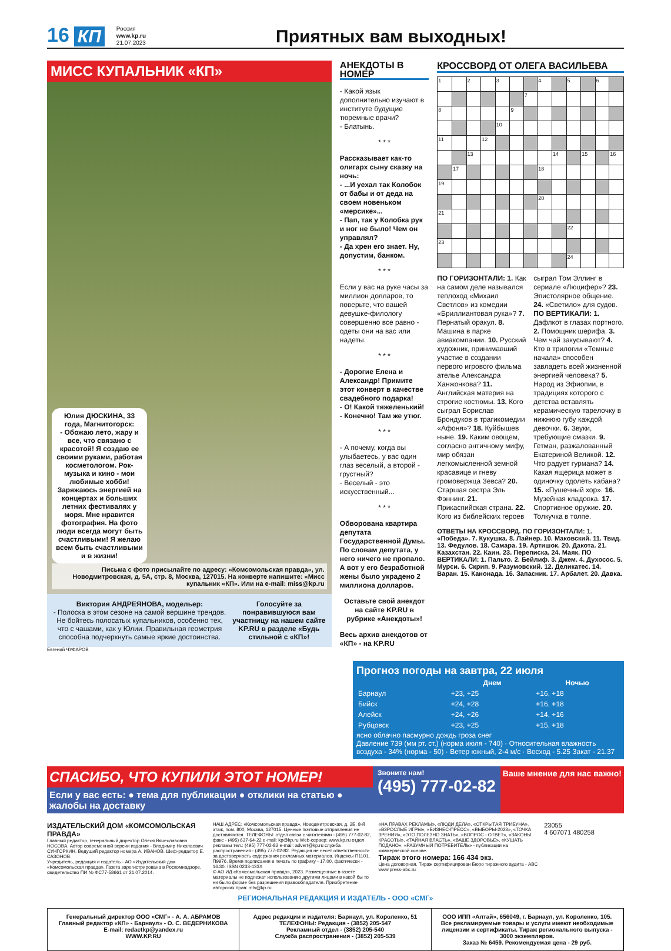16 КП Россия
www.kp.ru
21.07.2023 Приятных вам выходных!
МИСС КУПАЛЬНИК «КП»
Юлия ДЮСКИНА, 33 года, Магнитогорск:
- Обожаю лето, жару и все, что связано с красотой! Я создаю ее своими руками, работая косметологом. Рок-музыка и кино - мои любимые хобби! Заряжаюсь энергией на концертах и больших летних фестивалях у моря. Мне нравится фотография. На фото люди всегда могут быть счастливыми! Я желаю всем быть счастливыми и в жизни!
Письма с фото присылайте по адресу: «Комсомольская правда», ул. Новодмитровская, д. 5А, стр. 8, Москва, 127015. На конверте напишите: «Мисс купальник «КП». Или на e-mail: miss@kp.ru
Виктория АНДРЕЯНОВА, модельер:
- Полоска в этом сезоне на самой вершине трендов. Не бойтесь полосатых купальников, особенно тех, что с чашами, как у Юлии. Правильная геометрия способна подчеркнуть самые яркие достоинства.
Голосуйте за понравившуюся вам участницу на нашем сайте KP.RU в разделе «Будь стильной с «КП»!
Евгений ЧУФАРОВ
АНЕКДОТЫ В НОМЕР
- Какой язык дополнительно изучают в институте будущие тюремные врачи?
- Блатынь.
* * *
Рассказывает как-то олигарх сыну сказку на ночь:
- ...И уехал так Колобок от бабы и от деда на своем новеньком «мерсике»...
- Пап, так у Колобка рук и ног не было! Чем он управлял?
- Да хрен его знает. Ну, допустим, банком.
* * *
Если у вас на руке часы за миллион долларов, то поверьте, что вашей девушке-филологу совершенно все равно - одеты они на вас или надеты.
* * *
- Дорогие Елена и Александр! Примите этот конверт в качестве свадебного подарка!
- О! Какой тяжеленький!
- Конечно! Там же утюг.
* * *
- А почему, когда вы улыбаетесь, у вас один глаз веселый, а второй - грустный?
- Веселый - это искусственный...
* * *
Обворована квартира депутата Государственной Думы. По словам депутата, у него ничего не пропало. А вот у его безработной жены было украдено 2 миллиона долларов.
Оставьте свой анекдот на сайте KP.RU в рубрике «Анекдоты»!
Весь архив анекдотов от «КП» - на KP.RU
КРОССВОРД ОТ ОЛЕГА ВАСИЛЬЕВА
| 1 | | 2 | | 3 | | | 4 | | 5 | | 6 | |
| | | | | | | 7 | | | | | | |
| 8 | | | | | 9 | | | | | | | |
| | | | | 10 | | | | | | | | |
| 11 | | | 12 | | | | | | | | | |
| | | 13 | | | | | | 14 | | 15 | | 16 |
| | 17 | | | | | | 18 | | | | | |
| 19 | | | | | | | | | | | | |
| | | | | | | | 20 | | | | | |
| 21 | | | | | | | | | | | | |
| | | | | | | | | | 22 | | | |
| 23 | | | | | | | | | | | | |
| | | | | | | | | | 24 | | | |
ПО ГОРИЗОНТАЛИ: 1. Как на самом деле назывался теплоход «Михаил Светлов» из комедии «Бриллиантовая рука»? 7. Пернатый оракул. 8. Машина в парке авиакомпании. 10. Русский художник, принимавший участие в создании первого игрового фильма ателье Александра Ханжонкова? 11. Английская материя на строгие костюмы. 13. Кого сыграл Борислав Брондуков в трагикомедии «Афоня»? 18. Куйбышев ныне. 19. Каким овощем, согласно античному мифу, мир обязан легкомысленной земной красавице и гневу громовержца Зевса? 20. Старшая сестра Эль Фэннинг. 21. Прикаспийская страна. 22. Кого из библейских героев сыграл Том Эллинг в сериале «Люцифер»? 23. Эпистолярное общение. 24. «Светило» для судов. ПО ВЕРТИКАЛИ: 1. Дафлкот в глазах портного. 2. Помощник шерифа. 3. Чем чай закусывают? 4. Кто в трилогии «Темные начала» способен завладеть всей жизненной энергией человека? 5. Народ из Эфиопии, в традициях которого с детства вставлять керамическую тарелочку в нижнюю губу каждой девочки. 6. Звуки, требующие смазки. 9. Гетман, разжалованный Екатериной Великой. 12. Что радует гурмана? 14. Какая ящерица может в одиночку одолеть кабана? 15. «Пушечный хор». 16. Музейная кладовка. 17. Спортивное оружие. 20. Толкучка в толпе.
ОТВЕТЫ НА КРОССВОРД. ПО ГОРИЗОНТАЛИ: 1. «Победа». 7. Кукушка. 8. Лайнер. 10. Маковский. 11. Твид. 13. Федулов. 18. Самара. 19. Артишок. 20. Дакота. 21. Казахстан. 22. Каин. 23. Переписка. 24. Маяк. ПО ВЕРТИКАЛИ: 1. Пальто. 2. Бейлиф. 3. Джем. 4. Духосос. 5. Мурси. 6. Скрип. 9. Разумовский. 12. Деликатес. 14. Варан. 15. Канонада. 16. Запасник. 17. Арбалет. 20. Давка.
Прогноз погоды на завтра, 22 июля
| | Днем | Ночью |
| --- | --- | --- |
| Барнаул | +23, +25 | +16, +18 |
| Бийск | +24, +28 | +16, +18 |
| Алейск | +24, +26 | +14, +16 |
| Рубцовск | +23, +25 | +15, +18 |
ясно облачно пасмурно дождь гроза снег
Давление 739 (мм рт. ст.) (норма июля - 740) · Относительная влажность воздуха - 34% (норма - 50) · Ветер южный, 2-4 м/с · Восход - 5.25 Закат - 21.37
СПАСИБО, ЧТО КУПИЛИ ЭТОТ НОМЕР!
Если у вас есть: ● тема для публикации ● отклики на статью ● жалобы на доставку
Звоните нам!
(495) 777-02-82
Ваше мнение для нас важно!
ИЗДАТЕЛЬСКИЙ ДОМ «КОМСОМОЛЬСКАЯ ПРАВДА»
Главный редактор, генеральный директор Олеся Вячеславовна НОСОВА. Автор современной версии издания - Владимир Николаевич СУНГОРКИН. Ведущий редактор номера А. ИВАНОВ. Шеф-редактор Е. САЗОНОВ.
Учредитель, редакция и издатель - АО «Издательский дом «Комсомольская правда». Газета зарегистрирована в Роскомнадзоре, свидетельство ПИ № ФС77-58661 от 21.07.2014.
НАШ АДРЕС: «Комсомольская правда», Новодмитровская, д. 2Б, 8-й этаж, пом. 800, Москва, 127015. Ценные почтовые отправления не доставляются. ТЕЛЕФОНЫ: отдел связи с читателями - (495) 777-02-82, факс - (495) 637-64-22 e-mail: kp@kp.ru Web-сервер: www.kp.ru отдел рекламы тел.: (495) 777-02-82 e-mail: advert@kp.ru служба распространения - (495) 777-02-82. Редакция не несет ответственности за достоверность содержания рекламных материалов. Индексы П1101, П9976. Время подписания в печать по графику - 17.00, фактически - 16.30. ISSN 0233-433X
© АО ИД «Комсомольская правда», 2023. Размещенные в газете материалы не подлежат использованию другими лицами в какой бы то ни было форме без разрешения правообладателя. Приобретение авторских прав: mtv@kp.ru
«НА ПРАВАХ РЕКЛАМЫ», «ЛЮДИ ДЕЛА», «ОТКРЫТАЯ ТРИБУНА», «ВЗРОСЛЫЕ ИГРЫ», «БИЗНЕС-ПРЕСС», «ВЫБОРЫ-2023», «ТОЧКА ЗРЕНИЯ», «ЭТО ПОЛЕЗНО ЗНАТЬ», «ВОПРОС - ОТВЕТ», «ЗАКОНЫ КРАСОТЫ», «ТАЙНАЯ ВЛАСТЬ», «ВАШЕ ЗДОРОВЬЕ», «КУШАТЬ ПОДАНО», «РАЗУМНЫЙ ПОТРЕБИТЕЛЬ» - публикации на коммерческой основе.
Тираж этого номера: 166 434 экз.
Цена договорная. Тираж сертифицирован Бюро тиражного аудита - ABC www.press-abc.ru
23055
4 607071 480258
РЕГИОНАЛЬНАЯ РЕДАКЦИЯ И ИЗДАТЕЛЬ - ООО «СМГ»
Генеральный директор ООО «СМГ» - А. А. АБРАМОВ
Главный редактор «КП» - Барнаул» - О. С. ВЕДЕРНИКОВА
E-mail: redactkp@yandex.ru
WWW.KP.RU
Адрес редакции и издателя: Барнаул, ул. Короленко, 51
ТЕЛЕФОНЫ: Редакция - (3852) 205-547
Рекламный отдел - (3852) 205-540
Служба распространения - (3852) 205-539
ООО ИПП «Алтай», 656049, г. Барнаул, ул. Короленко, 105.
Все рекламируемые товары и услуги имеют необходимые лицензии и сертификаты. Тираж регионального выпуска - 3000 экземпляров.
Заказ № 6459. Рекомендуемая цена - 29 руб.